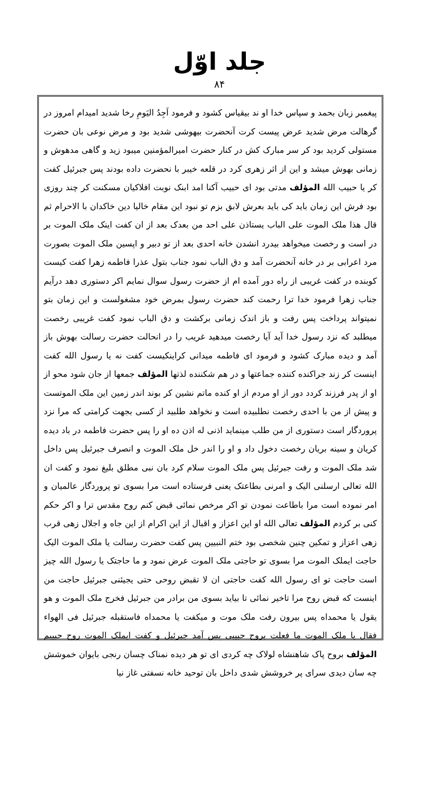جلد اوّل
۸۴
پیغمبر زبان بحمد و سپاس خدا او ند بیقیاس کشود و فرمود اَجِدُ الیَومِ رخا شدید امیدام امروز در گرهالت مرض شدید عرض پیست کرت آنحضرت بیهوشی شدید بود و مرض نوعی بان حضرت مستولی کردید بود کر سر مبارک کش در کنار حضرت امیرالمؤمنین میبود زید و گاهی مدهوش و زمانی بهوش میشد و این از اثر زهری کرد در قلعه خیبر با نحضرت داده بودند پس جبرئیل کفت کر یا حبیب الله المؤلف مدتی بود ای حبیب آکنا امد ابنک نوبت افلاکیان مسکنت کر چند روزی بود فرش این زمان باید کی باید بعرش لابق بزم تو نبود این مقام خالیا دین خاکدان با الاحرام ثم قال هذا ملک الموت علی الباب یستاذن علی احد من بعدک بعد از ان کفت اینک ملک الموت بر در است و رخصت میخواهد بیدرد انشدن خانه احدی بعد از تو دبیر و اپسین ملک الموت بصورت مرد اعرابی بر در خانه آنحضرت آمد و دق الباب نمود جناب بتول عذرا فاطمه زهرا کفت کیست کوبنده در کفت غریبی از راه دور آمده ام از حضرت رسول سوال نمایم اکر دستوری دهد درآیم جناب زهرا فرمود خدا ترا رحمت کند حضرت رسول بمرض خود مشغولست و این زمان بتو نمیتواند پرداخت پس رفت و باز اندک زمانی برکشت و دق الباب نمود کفت غریبی رخصت میطلبد که نزد رسول خدا آید آیا رخصت میدهید غریب را در انحالت حضرت رسالت بهوش باز آمد و دیده مبارک کشود و فرمود ای فاطمه میدانی کراینکیست کفت نه یا رسول الله کفت اینست کر زند جراکنده کننده جماعتها و در هم شکننده لذتها المؤلف جمعها از جان شود محو از او از پدر فرزند کردد دور از او مردم از او کنده ماتم نشین کر بوند اندر زمین این ملک الموتست و پیش از من با احدی رخصت نطلبیده است و نخواهد طلبید از کسی بجهت کرامتی که مرا نزد پروردگار است دستوری از من طلب مینماید اذنی له اذن ده او را پس حضرت فاطمه در باد دیده کریان و سینه بریان رخصت دخول داد و او را اندر خل ملک الموت و انصرف جبرئیل پس داخل شد ملک الموت و رفت جبرئیل پس ملک الموت سلام کرد بان نبی مطلق بلیغ نمود و کفت ان الله تعالی ارسلنی الیک و امرنی بطاعتک یعنی فرستاده است مرا بسوی تو پروردگار عالمیان و امر نموده است مرا باطاعت نمودن تو اکر مرخص نمائی قبض کنم روح مقدس ترا و اکر حکم کنی بر کردم المؤلف تعالی الله او این اعزاز و اقبال از این اکرام از این جاه و اجلال زهی قرب زهی اعزاز و تمکین چنین شخصی بود ختم النبیین پس کفت حضرت رسالت یا ملک الموت الیک حاجت ایملک الموت مرا بسوی تو حاجتی ملک الموت عرض نمود و ما حاجتک یا رسول الله چیز است حاجت تو ای رسول الله کفت حاجتی ان لا تقبض روحی حتی یجیئنی جبرئیل حاجت من اینست که قبض روح مرا تاخیر نمائی تا بیاید بسوی من برادر من جبرئیل فخرج ملک الموت و هو یقول یا محمداه پس بیرون رفت ملک موت و میکفت یا محمداه فاستقبله جبرئیل فی الهواء فقال یا ملک الموت ما فعلت بروح حبیبی پس آمد جبرئیل و کفت ایملک الموت روح حبیبم المؤلف بروح پاک شاهنشاه لولاک چه کردی ای تو هر دیده نمناک چسان رنجی بایوان خموشش چه سان دیدی سرای پر خروشش شدی داخل بان توحید خانه نسفتی غاز نیا